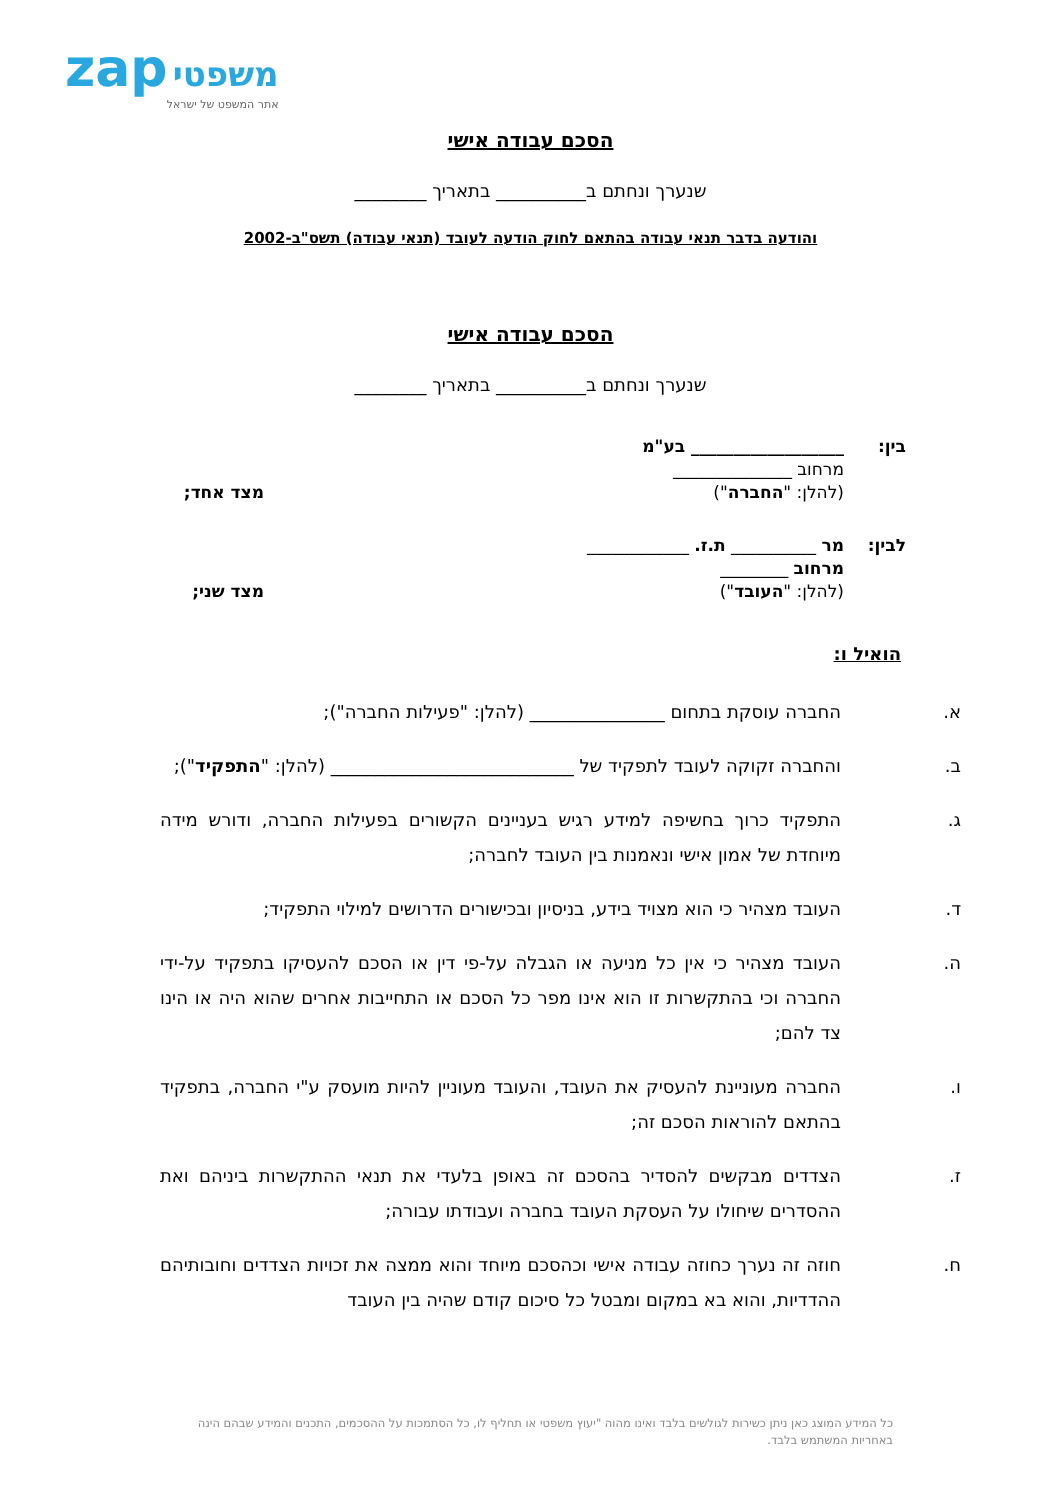zap משפטי
אתר המשפט של ישראל
הסכם עבודה אישי
שנערך ונחתם ב__________ בתאריך ________
והודעה בדבר תנאי עבודה בהתאם לחוק הודעה לעובד (תנאי עבודה) תשס"ב-2002
הסכם עבודה אישי
שנערך ונחתם ב__________ בתאריך ________
בין: __________________ בע"מ
מרחוב ______________
(להלן: "החברה")
מצד אחד;
לבין: מר __________ ת.ז. ____________
מרחוב ________
(להלן: "העובד")
מצד שני;
הואיל ו:
א. החברה עוסקת בתחום _______________ (להלן: "פעילות החברה");
ב. והחברה זקוקה לעובד לתפקיד של ___________________________ (להלן: "התפקיד");
ג. התפקיד כרוך בחשיפה למידע רגיש בעניינים הקשורים בפעילות החברה, ודורש מידה מיוחדת של אמון אישי ונאמנות בין העובד לחברה;
ד. העובד מצהיר כי הוא מצויד בידע, בניסיון ובכישורים הדרושים למילוי התפקיד;
ה. העובד מצהיר כי אין כל מניעה או הגבלה על-פי דין או הסכם להעסיקו בתפקיד על-ידי החברה וכי בהתקשרות זו הוא אינו מפר כל הסכם או התחייבות אחרים שהוא היה או הינו צד להם;
ו. החברה מעוניינת להעסיק את העובד, והעובד מעוניין להיות מועסק ע"י החברה, בתפקיד בהתאם להוראות הסכם זה;
ז. הצדדים מבקשים להסדיר בהסכם זה באופן בלעדי את תנאי ההתקשרות ביניהם ואת ההסדרים שיחולו על העסקת העובד בחברה ועבודתו עבורה;
ח. חוזה זה נערך כחוזה עבודה אישי וכהסכם מיוחד והוא ממצה את זכויות הצדדים וחובותיהם ההדדיות, והוא בא במקום ומבטל כל סיכום קודם שהיה בין העובד
כל המידע המוצג כאן ניתן כשירות לגולשים בלבד ואינו מהוה "יעוץ משפטי או תחליף לו, כל הסתמכות על ההסכמים, התכנים והמידע שבהם הינה באחריות המשתמש בלבד.